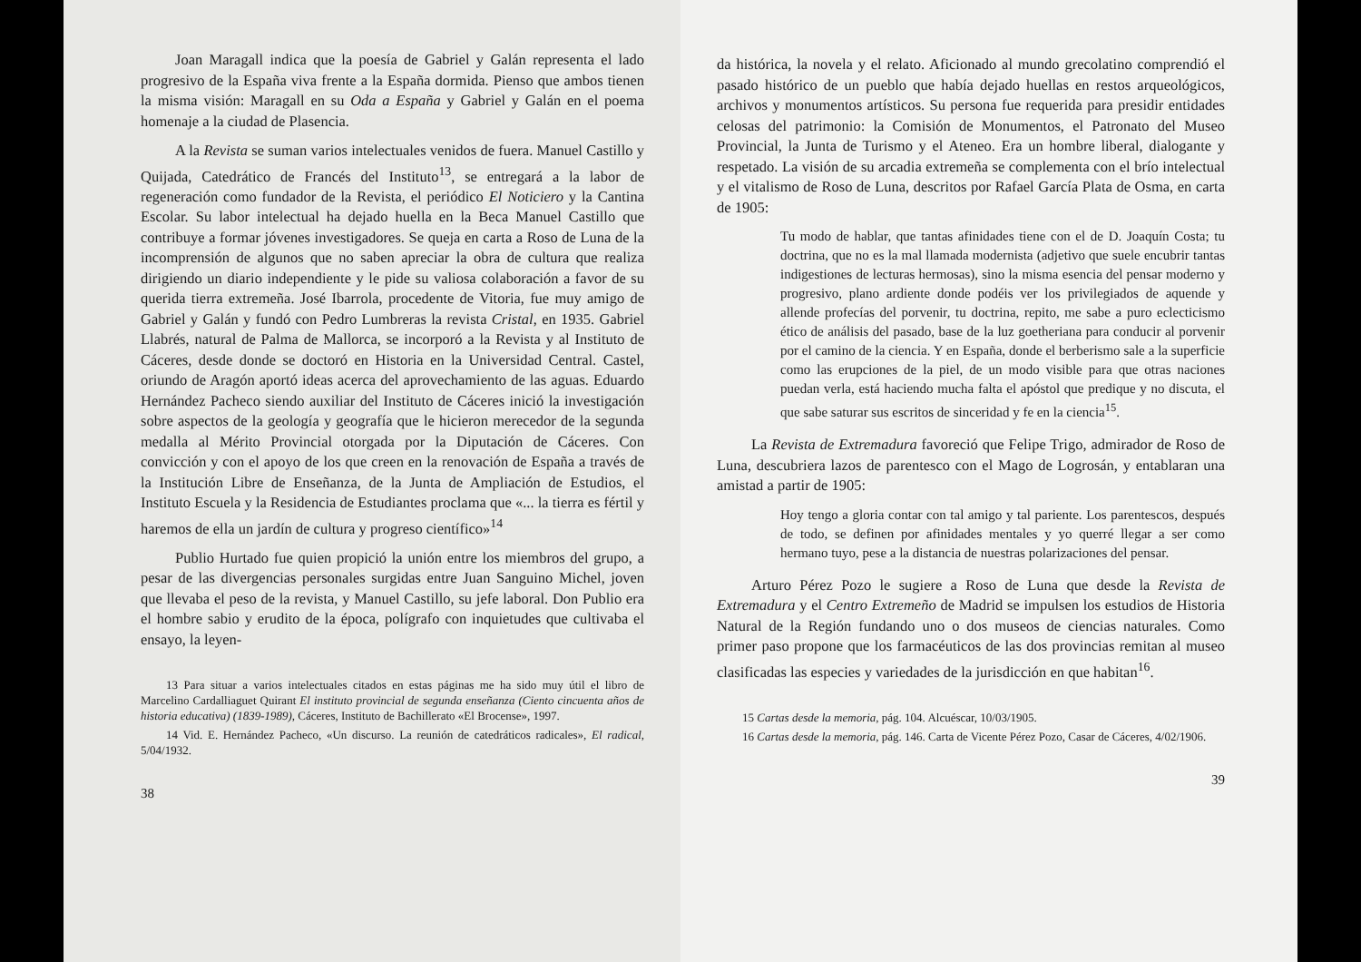Joan Maragall indica que la poesía de Gabriel y Galán representa el lado progresivo de la España viva frente a la España dormida. Pienso que ambos tienen la misma visión: Maragall en su Oda a España y Gabriel y Galán en el poema homenaje a la ciudad de Plasencia.
A la Revista se suman varios intelectuales venidos de fuera. Manuel Castillo y Quijada, Catedrático de Francés del Instituto<sup>13</sup>, se entregará a la labor de regeneración como fundador de la Revista, el periódico El Noticiero y la Cantina Escolar. Su labor intelectual ha dejado huella en la Beca Manuel Castillo que contribuye a formar jóvenes investigadores. Se queja en carta a Roso de Luna de la incomprensión de algunos que no saben apreciar la obra de cultura que realiza dirigiendo un diario independiente y le pide su valiosa colaboración a favor de su querida tierra extremeña. José Ibarrola, procedente de Vitoria, fue muy amigo de Gabriel y Galán y fundó con Pedro Lumbreras la revista Cristal, en 1935. Gabriel Llabrés, natural de Palma de Mallorca, se incorporó a la Revista y al Instituto de Cáceres, desde donde se doctoró en Historia en la Universidad Central. Castel, oriundo de Aragón aportó ideas acerca del aprovechamiento de las aguas. Eduardo Hernández Pacheco siendo auxiliar del Instituto de Cáceres inició la investigación sobre aspectos de la geología y geografía que le hicieron merecedor de la segunda medalla al Mérito Provincial otorgada por la Diputación de Cáceres. Con convicción y con el apoyo de los que creen en la renovación de España a través de la Institución Libre de Enseñanza, de la Junta de Ampliación de Estudios, el Instituto Escuela y la Residencia de Estudiantes proclama que «... la tierra es fértil y haremos de ella un jardín de cultura y progreso científico»<sup>14</sup>
Publio Hurtado fue quien propició la unión entre los miembros del grupo, a pesar de las divergencias personales surgidas entre Juan Sanguino Michel, joven que llevaba el peso de la revista, y Manuel Castillo, su jefe laboral. Don Publio era el hombre sabio y erudito de la época, polígrafo con inquietudes que cultivaba el ensayo, la leyen-
13 Para situar a varios intelectuales citados en estas páginas me ha sido muy útil el libro de Marcelino Cardalliaguet Quirant El instituto provincial de segunda enseñanza (Ciento cincuenta años de historia educativa) (1839-1989), Cáceres, Instituto de Bachillerato «El Brocense», 1997.
14 Vid. E. Hernández Pacheco, «Un discurso. La reunión de catedráticos radicales», El radical, 5/04/1932.
38
da histórica, la novela y el relato. Aficionado al mundo grecolatino comprendió el pasado histórico de un pueblo que había dejado huellas en restos arqueológicos, archivos y monumentos artísticos. Su persona fue requerida para presidir entidades celosas del patrimonio: la Comisión de Monumentos, el Patronato del Museo Provincial, la Junta de Turismo y el Ateneo. Era un hombre liberal, dialogante y respetado. La visión de su arcadia extremeña se complementa con el brío intelectual y el vitalismo de Roso de Luna, descritos por Rafael García Plata de Osma, en carta de 1905:
Tu modo de hablar, que tantas afinidades tiene con el de D. Joaquín Costa; tu doctrina, que no es la mal llamada modernista (adjetivo que suele encubrir tantas indigestiones de lecturas hermosas), sino la misma esencia del pensar moderno y progresivo, plano ardiente donde podéis ver los privilegiados de aquende y allende profecías del porvenir, tu doctrina, repito, me sabe a puro eclecticismo ético de análisis del pasado, base de la luz goetheriana para conducir al porvenir por el camino de la ciencia. Y en España, donde el berberismo sale a la superficie como las erupciones de la piel, de un modo visible para que otras naciones puedan verla, está haciendo mucha falta el apóstol que predique y no discuta, el que sabe saturar sus escritos de sinceridad y fe en la ciencia<sup>15</sup>.
La Revista de Extremadura favoreció que Felipe Trigo, admirador de Roso de Luna, descubriera lazos de parentesco con el Mago de Logrosán, y entablaran una amistad a partir de 1905:
Hoy tengo a gloria contar con tal amigo y tal pariente. Los parentescos, después de todo, se definen por afinidades mentales y yo querré llegar a ser como hermano tuyo, pese a la distancia de nuestras polarizaciones del pensar.
Arturo Pérez Pozo le sugiere a Roso de Luna que desde la Revista de Extremadura y el Centro Extremeño de Madrid se impulsen los estudios de Historia Natural de la Región fundando uno o dos museos de ciencias naturales. Como primer paso propone que los farmacéuticos de las dos provincias remitan al museo clasificadas las especies y variedades de la jurisdicción en que habitan<sup>16</sup>.
15 Cartas desde la memoria, pág. 104. Alcuéscar, 10/03/1905.
16 Cartas desde la memoria, pág. 146. Carta de Vicente Pérez Pozo, Casar de Cáceres, 4/02/1906.
39